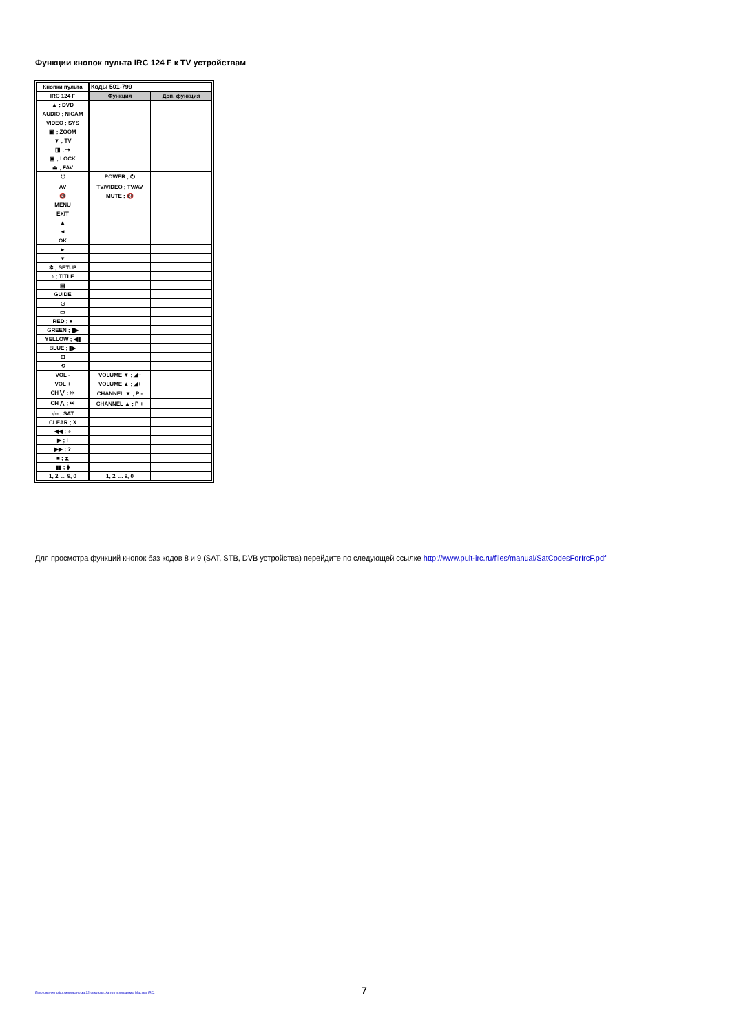Функции кнопок пульта IRC 124 F к TV устройствам
| Кнопки пульта | Коды 501-799 | |
| IRC 124 F | Функция | Доп. функция |
| ▲ ; DVD | | |
| AUDIO ; NICAM | | |
| VIDEO ; SYS | | |
| ▣ ; ZOOM | | |
| ▼ ; TV | | |
| ◨ ; ⇢ | | |
| ▣ ; LOCK | | |
| ⏏ ; FAV | | |
| ⏻ | POWER ; ⏻ | |
| AV | TV/VIDEO ; TV/AV | |
| 🔇 | MUTE ; 🔇 | |
| MENU | | |
| EXIT | | |
| ▲ | | |
| ◄ | | |
| OK | | |
| ► | | |
| ▼ | | |
| ✲ ; SETUP | | |
| ♪ ; TITLE | | |
| ▤ | | |
| GUIDE | | |
| ◷ | | |
| ▭ | | |
| RED ; ● | | |
| GREEN ; ▮▶ | | |
| YELLOW ; ◀▮ | | |
| BLUE ; ▮▶ | | |
| ⊞ | | |
| ⟲ | | |
| VOL - | VOLUME ▼ ; ◢− | |
| VOL + | VOLUME ▲ ; ◢+ | |
| CH ⋁ ; ⏮ | CHANNEL ▼ ; P - | |
| CH ⋀ ; ⏭ | CHANNEL ▲ ; P + | |
| -/-- ; SAT | | |
| CLEAR ; X | | |
| ◀◀ ; ◕ | | |
| ▶ ; i | | |
| ▶▶ ; ? | | |
| ■ ; ⧗ | | |
| ▮▮ ; ⧫ | | |
| 1, 2, ... 9, 0 | 1, 2, ... 9, 0 | |
Для просмотра функций кнопок баз кодов 8 и 9 (SAT, STB, DVB устройства) перейдите по следующей ссылке http://www.pult-irc.ru/files/manual/SatCodesForIrcF.pdf
Приложение сформировано за 32 секунды. Автор программы Мастер IRC.
7